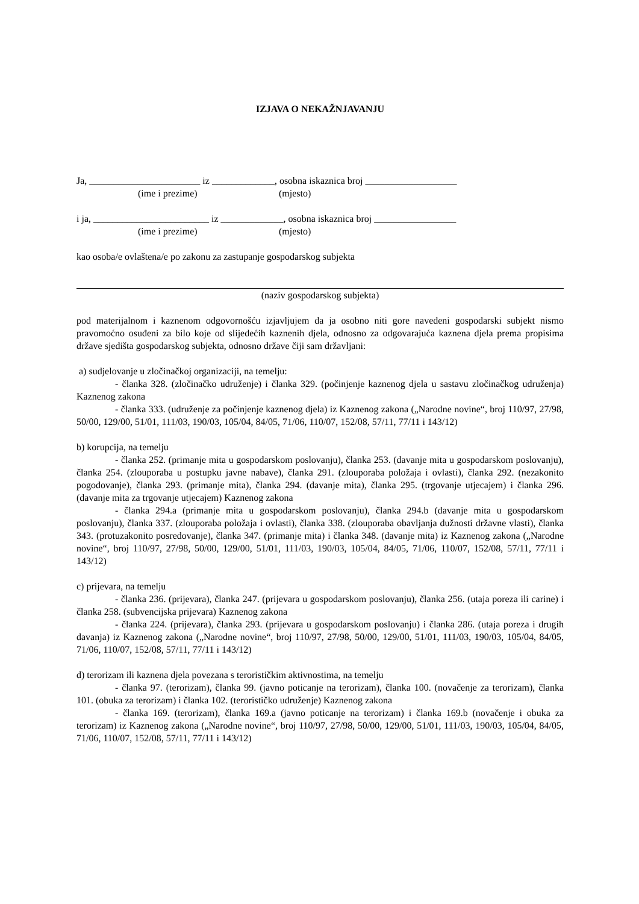IZJAVA O NEKAŽNJAVANJU
Ja, _______________________ iz _____________, osobna iskaznica broj ___________________
(ime i prezime) (mjesto)
i ja, ________________________ iz _____________, osobna iskaznica broj _________________
(ime i prezime) (mjesto)
kao osoba/e ovlaštena/e po zakonu za zastupanje gospodarskog subjekta
(naziv gospodarskog subjekta)
pod materijalnom i kaznenom odgovornošću izjavljujem da ja osobno niti gore navedeni gospodarski subjekt nismo pravomoćno osuđeni za bilo koje od slijedećih kaznenih djela, odnosno za odgovarajuća kaznena djela prema propisima države sjedišta gospodarskog subjekta, odnosno države čiji sam državljani:
a) sudjelovanje u zločinačkoj organizaciji, na temelju:
- članka 328. (zločinačko udruženje) i članka 329. (počinjenje kaznenog djela u sastavu zločinačkog udruženja) Kaznenog zakona
- članka 333. (udruženje za počinjenje kaznenog djela) iz Kaznenog zakona („Narodne novine“, broj 110/97, 27/98, 50/00, 129/00, 51/01, 111/03, 190/03, 105/04, 84/05, 71/06, 110/07, 152/08, 57/11, 77/11 i 143/12)
b) korupcija, na temelju
- članka 252. (primanje mita u gospodarskom poslovanju), članka 253. (davanje mita u gospodarskom poslovanju), članka 254. (zlouporaba u postupku javne nabave), članka 291. (zlouporaba položaja i ovlasti), članka 292. (nezakonito pogodovanje), članka 293. (primanje mita), članka 294. (davanje mita), članka 295. (trgovanje utjecajem) i članka 296. (davanje mita za trgovanje utjecajem) Kaznenog zakona
- članka 294.a (primanje mita u gospodarskom poslovanju), članka 294.b (davanje mita u gospodarskom poslovanju), članka 337. (zlouporaba položaja i ovlasti), članka 338. (zlouporaba obavljanja dužnosti državne vlasti), članka 343. (protuzakonito posredovanje), članka 347. (primanje mita) i članka 348. (davanje mita) iz Kaznenog zakona („Narodne novine“, broj 110/97, 27/98, 50/00, 129/00, 51/01, 111/03, 190/03, 105/04, 84/05, 71/06, 110/07, 152/08, 57/11, 77/11 i 143/12)
c) prijevara, na temelju
- članka 236. (prijevara), članka 247. (prijevara u gospodarskom poslovanju), članka 256. (utaja poreza ili carine) i članka 258. (subvencijska prijevara) Kaznenog zakona
- članka 224. (prijevara), članka 293. (prijevara u gospodarskom poslovanju) i članka 286. (utaja poreza i drugih davanja) iz Kaznenog zakona („Narodne novine“, broj 110/97, 27/98, 50/00, 129/00, 51/01, 111/03, 190/03, 105/04, 84/05, 71/06, 110/07, 152/08, 57/11, 77/11 i 143/12)
d) terorizam ili kaznena djela povezana s terorističkim aktivnostima, na temelju
- članka 97. (terorizam), članka 99. (javno poticanje na terorizam), članka 100. (novačenje za terorizam), članka 101. (obuka za terorizam) i članka 102. (terorističko udruženje) Kaznenog zakona
- članka 169. (terorizam), članka 169.a (javno poticanje na terorizam) i članka 169.b (novačenje i obuka za terorizam) iz Kaznenog zakona („Narodne novine“, broj 110/97, 27/98, 50/00, 129/00, 51/01, 111/03, 190/03, 105/04, 84/05, 71/06, 110/07, 152/08, 57/11, 77/11 i 143/12)